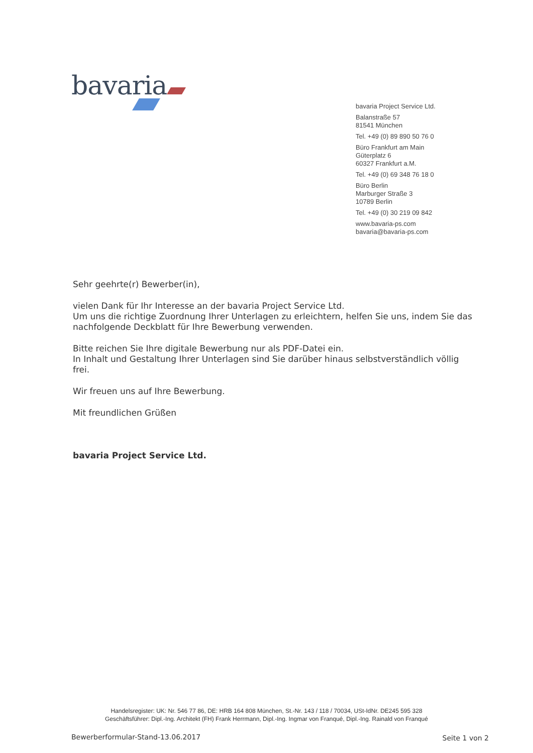bavaria
bavaria Project Service Ltd.
Balanstraße 57
81541 München
Tel. +49 (0) 89 890 50 76 0
Büro Frankfurt am Main
Güterplatz 6
60327 Frankfurt a.M.
Tel. +49 (0) 69 348 76 18 0
Büro Berlin
Marburger Straße 3
10789 Berlin
Tel. +49 (0) 30 219 09 842
www.bavaria-ps.com
bavaria@bavaria-ps.com
Sehr geehrte(r) Bewerber(in),
vielen Dank für Ihr Interesse an der bavaria Project Service Ltd.
Um uns die richtige Zuordnung Ihrer Unterlagen zu erleichtern, helfen Sie uns, indem Sie das nachfolgende Deckblatt für Ihre Bewerbung verwenden.
Bitte reichen Sie Ihre digitale Bewerbung nur als PDF-Datei ein.
In Inhalt und Gestaltung Ihrer Unterlagen sind Sie darüber hinaus selbstverständlich völlig frei.
Wir freuen uns auf Ihre Bewerbung.
Mit freundlichen Grüßen
bavaria Project Service Ltd.
Handelsregister: UK: Nr. 546 77 86, DE: HRB 164 808 München, St.-Nr. 143 / 118 / 70034, USt-IdNr. DE245 595 328
Geschäftsführer: Dipl.-Ing. Architekt (FH) Frank Herrmann, Dipl.-Ing. Ingmar von Franqué, Dipl.-Ing. Rainald von Franqué
Bewerberformular-Stand-13.06.2017
Seite 1 von 2